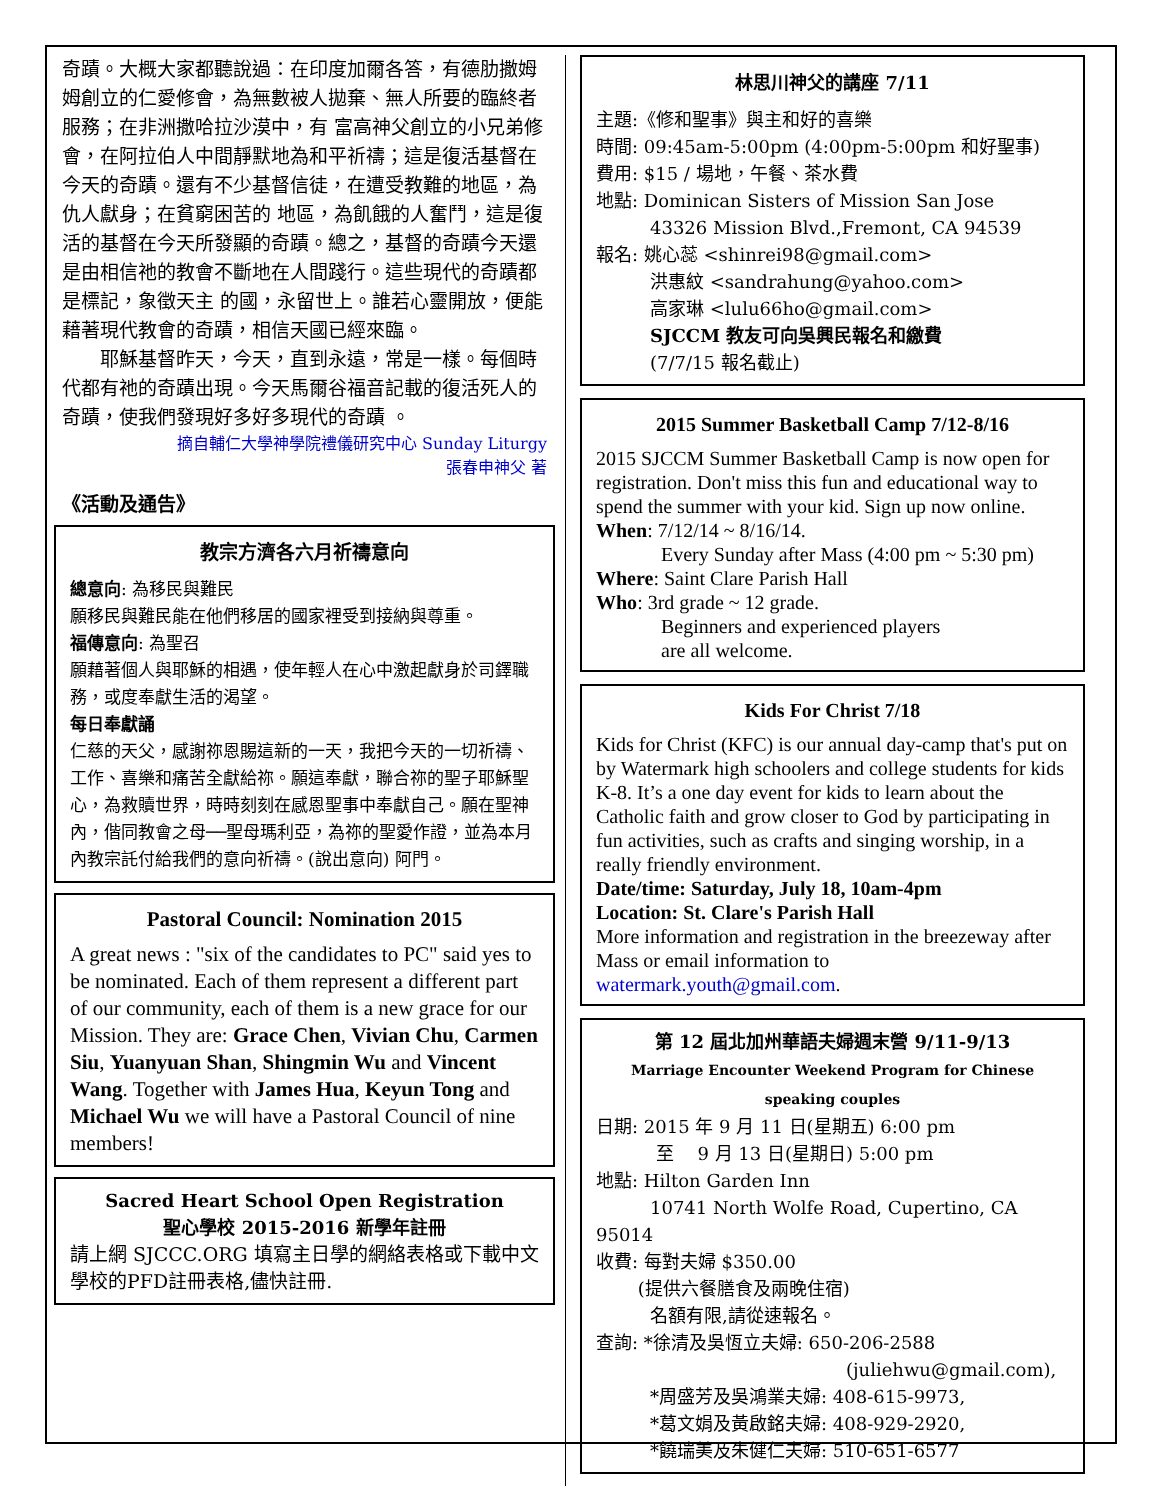奇蹟。大概大家都聽說過：在印度加爾各答，有德肋撒姆姆創立的仁愛修會，為無數被人拋棄、無人所要的臨終者服務；在非洲撒哈拉沙漠中，有 富高神父創立的小兄弟修會，在阿拉伯人中間靜默地為和平祈禱；這是復活基督在今天的奇蹟。還有不少基督信徒，在遭受教難的地區，為仇人獻身；在貧窮困苦的 地區，為飢餓的人奮鬥，這是復活的基督在今天所發顯的奇蹟。總之，基督的奇蹟今天還是由相信祂的教會不斷地在人間踐行。這些現代的奇蹟都是標記，象徵天主 的國，永留世上。誰若心靈開放，便能藉著現代教會的奇蹟，相信天國已經來臨。
　　耶穌基督昨天，今天，直到永遠，常是一樣。每個時代都有祂的奇蹟出現。今天馬爾谷福音記載的復活死人的奇蹟，使我們發現好多好多現代的奇蹟 。
摘自輔仁大學神學院禮儀研究中心 Sunday Liturgy
張春申神父 著
《活動及通告》
教宗方濟各六月祈禱意向
總意向: 為移民與難民
願移民與難民能在他們移居的國家裡受到接納與尊重。
福傳意向: 為聖召
願藉著個人與耶穌的相遇，使年輕人在心中激起獻身於司鐸職務，或度奉獻生活的渴望。
每日奉獻誦
仁慈的天父，感謝祢恩賜這新的一天，我把今天的一切祈禱、工作、喜樂和痛苦全獻給祢。願這奉獻，聯合祢的聖子耶穌聖心，為救贖世界，時時刻刻在感恩聖事中奉獻自己。願在聖神內，偕同教會之母──聖母瑪利亞，為祢的聖愛作證，並為本月內教宗託付給我們的意向祈禱。(說出意向) 阿門。
Pastoral Council: Nomination 2015
A great news : "six of the candidates to PC" said yes to be nominated. Each of them represent a different part of our community, each of them is a new grace for our Mission. They are: Grace Chen, Vivian Chu, Carmen Siu, Yuanyuan Shan, Shingmin Wu and Vincent Wang. Together with James Hua, Keyun Tong and Michael Wu we will have a Pastoral Council of nine members!
Sacred Heart School Open Registration
聖心學校 2015-2016 新學年註冊
請上網 SJCCC.ORG 填寫主日學的網絡表格或下載中文學校的PFD註冊表格,儘快註冊.
林思川神父的講座 7/11
主題:《修和聖事》與主和好的喜樂
時間: 09:45am-5:00pm (4:00pm-5:00pm 和好聖事)
費用: $15 / 場地，午餐、茶水費
地點: Dominican Sisters of Mission San Jose
　　　43326 Mission Blvd.,Fremont, CA 94539
報名: 姚心蕊 <shinrei98@gmail.com>
　　　洪惠紋 <sandrahung@yahoo.com>
　　　高家琳 <lulu66ho@gmail.com>
　　　SJCCM 教友可向吳興民報名和繳費
　　　(7/7/15 報名截止)
2015 Summer Basketball Camp 7/12-8/16
2015 SJCCM Summer Basketball Camp is now open for registration. Don't miss this fun and educational way to spend the summer with your kid. Sign up now online.
When: 7/12/14 ~ 8/16/14.
　　　 Every Sunday after Mass (4:00 pm ~ 5:30 pm)
Where: Saint Clare Parish Hall
Who: 3rd grade ~ 12 grade.
　　　 Beginners and experienced players
　　　 are all welcome.
Kids For Christ 7/18
Kids for Christ (KFC) is our annual day-camp that's put on by Watermark high schoolers and college students for kids K-8. It’s a one day event for kids to learn about the Catholic faith and grow closer to God by participating in fun activities, such as crafts and singing worship, in a really friendly environment.
Date/time: Saturday, July 18, 10am-4pm
Location: St. Clare's Parish Hall
More information and registration in the breezeway after Mass or email information to watermark.youth@gmail.com.
第 12 屆北加州華語夫婦週末營 9/11-9/13
Marriage Encounter Weekend Program for Chinese speaking couples
日期: 2015 年 9 月 11 日(星期五) 6:00 pm
　　　 至　 9 月 13 日(星期日) 5:00 pm
地點: Hilton Garden Inn
　　　10741 North Wolfe Road, Cupertino, CA 95014
收費: 每對夫婦 $350.00
　　 (提供六餐膳食及兩晚住宿)
　　　名額有限,請從速報名。
查詢: *徐清及吳恆立夫婦: 650-206-2588
(juliehwu@gmail.com),
　　　*周盛芳及吳鴻業夫婦: 408-615-9973,
　　　*葛文娟及黃啟銘夫婦: 408-929-2920,
　　　*饒瑞美及朱健仁夫婦: 510-651-6577